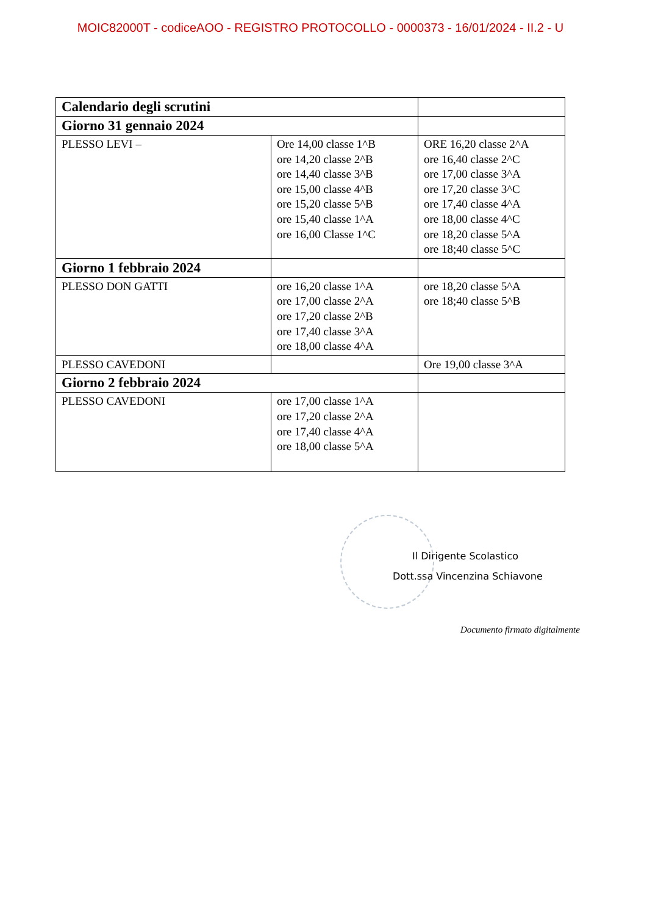MOIC82000T - codiceAOO - REGISTRO PROTOCOLLO - 0000373 - 16/01/2024 - II.2 - U
| Calendario degli scrutini | | |
| Giorno 31 gennaio 2024 | | |
| PLESSO LEVI – | Ore 14,00 classe 1^B ore 14,20 classe 2^B ore 14,40 classe 3^B ore 15,00 classe 4^B ore 15,20 classe 5^B ore 15,40 classe 1^A ore 16,00 Classe 1^C | ORE 16,20 classe 2^A ore 16,40 classe 2^C ore 17,00 classe 3^A ore 17,20 classe 3^C ore 17,40 classe 4^A ore 18,00 classe 4^C ore 18,20 classe 5^A ore 18;40 classe 5^C |
| Giorno 1 febbraio 2024 | | |
| PLESSO DON GATTI | ore 16,20 classe 1^A ore 17,00 classe 2^A ore 17,20 classe 2^B ore 17,40 classe 3^A ore 18,00 classe 4^A | ore 18,20 classe 5^A ore 18;40 classe 5^B |
| PLESSO CAVEDONI | | Ore 19,00 classe 3^A |
| Giorno 2 febbraio 2024 | | |
| PLESSO CAVEDONI | ore 17,00 classe 1^A ore 17,20 classe 2^A ore 17,40 classe 4^A ore 18,00 classe 5^A | |
Il Dirigente Scolastico
Dott.ssa Vincenzina Schiavone
Documento firmato digitalmente